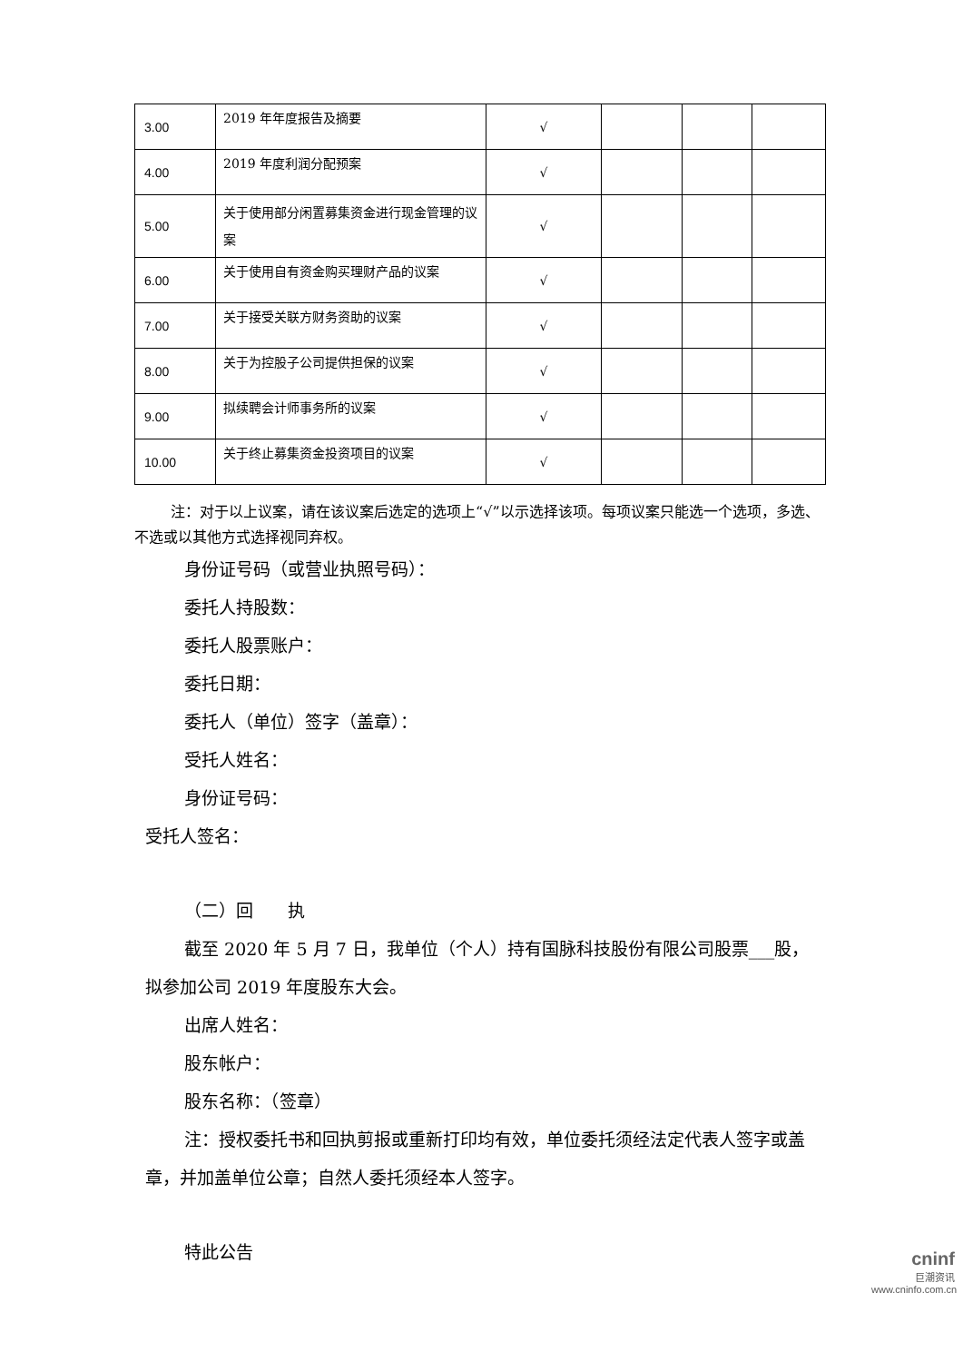| 3.00 | 2019 年年度报告及摘要 | √ | | | |
| 4.00 | 2019 年度利润分配预案 | √ | | | |
| 5.00 | 关于使用部分闲置募集资金进行现金管理的议案 | √ | | | |
| 6.00 | 关于使用自有资金购买理财产品的议案 | √ | | | |
| 7.00 | 关于接受关联方财务资助的议案 | √ | | | |
| 8.00 | 关于为控股子公司提供担保的议案 | √ | | | |
| 9.00 | 拟续聘会计师事务所的议案 | √ | | | |
| 10.00 | 关于终止募集资金投资项目的议案 | √ | | | |
注：对于以上议案，请在该议案后选定的选项上“√”以示选择该项。每项议案只能选一个选项，多选、不选或以其他方式选择视同弃权。
身份证号码（或营业执照号码）：
委托人持股数：
委托人股票账户：
委托日期：
委托人（单位）签字（盖章）：
受托人姓名：
身份证号码：
受托人签名：
（二）回　　执
截至 2020 年 5 月 7 日，我单位（个人）持有国脉科技股份有限公司股票___股，拟参加公司 2019 年度股东大会。
出席人姓名：
股东帐户：
股东名称：（签章）
注：授权委托书和回执剪报或重新打印均有效，单位委托须经法定代表人签字或盖章，并加盖单位公章；自然人委托须经本人签字。
特此公告
cninf
巨潮资讯
www.cninfo.com.cn